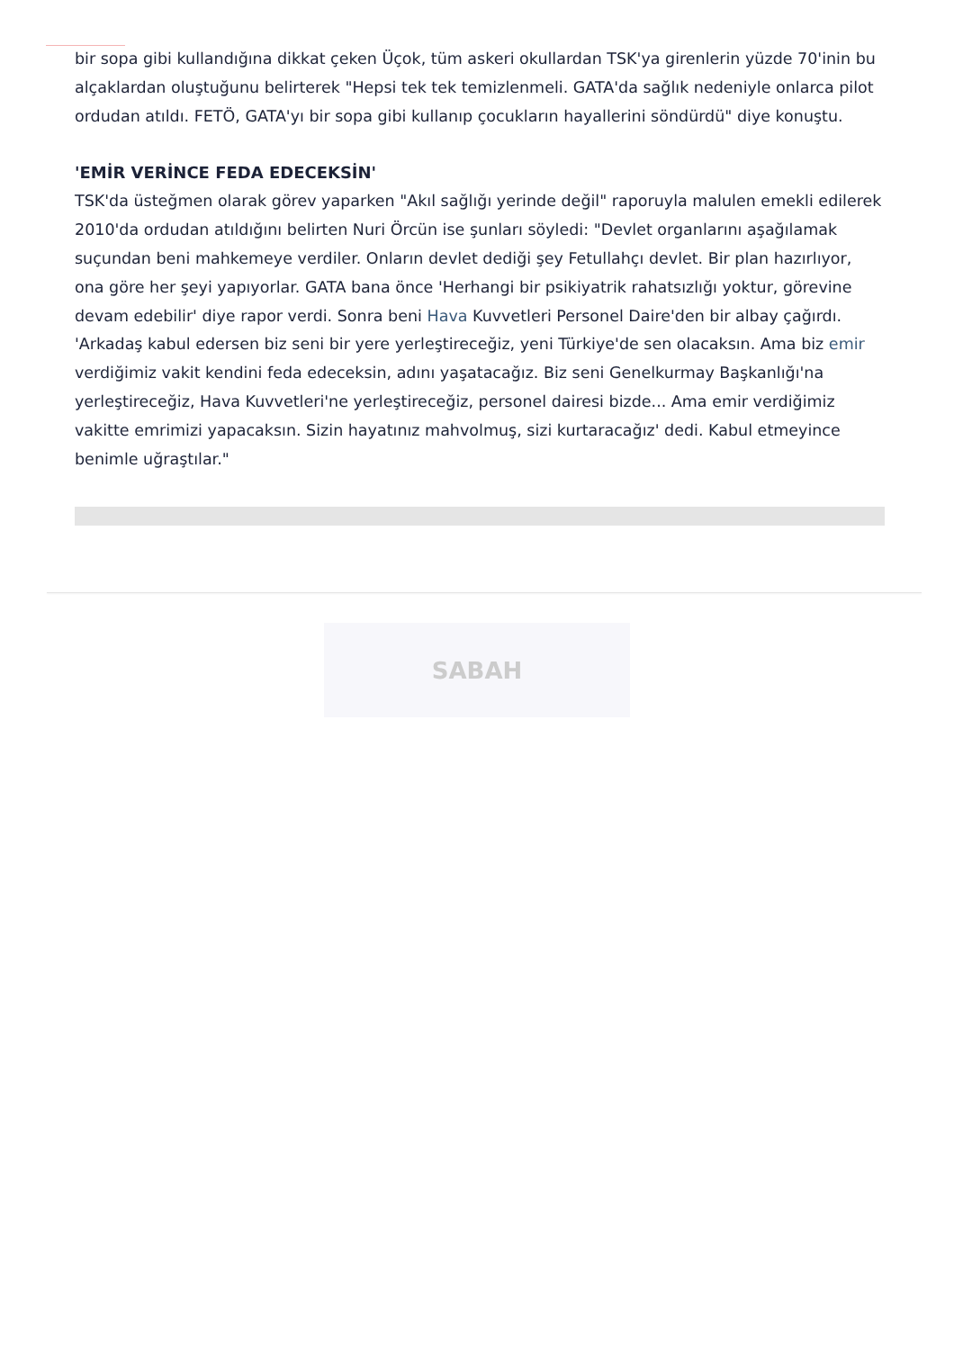bir sopa gibi kullandığına dikkat çeken Üçok, tüm askeri okullardan TSK'ya girenlerin yüzde 70'inin bu alçaklardan oluştuğunu belirterek "Hepsi tek tek temizlenmeli. GATA'da sağlık nedeniyle onlarca pilot ordudan atıldı. FETÖ, GATA'yı bir sopa gibi kullanıp çocukların hayallerini söndürdü" diye konuştu.
'EMİR VERİNCE FEDA EDECEKSİN'
TSK'da üsteğmen olarak görev yaparken "Akıl sağlığı yerinde değil" raporuyla malulen emekli edilerek 2010'da ordudan atıldığını belirten Nuri Örcün ise şunları söyledi: "Devlet organlarını aşağılamak suçundan beni mahkemeye verdiler. Onların devlet dediği şey Fetullahçı devlet. Bir plan hazırlıyor, ona göre her şeyi yapıyorlar. GATA bana önce 'Herhangi bir psikiyatrik rahatsızlığı yoktur, görevine devam edebilir' diye rapor verdi. Sonra beni Hava Kuvvetleri Personel Daire'den bir albay çağırdı. 'Arkadaş kabul edersen biz seni bir yere yerleştireceğiz, yeni Türkiye'de sen olacaksın. Ama biz emir verdiğimiz vakit kendini feda edeceksin, adını yaşatacağız. Biz seni Genelkurmay Başkanlığı'na yerleştireceğiz, Hava Kuvvetleri'ne yerleştireceğiz, personel dairesi bizde... Ama emir verdiğimiz vakitte emrimizi yapacaksın. Sizin hayatınız mahvolmuş, sizi kurtaracağız' dedi. Kabul etmeyince benimle uğraştılar."
SABAH